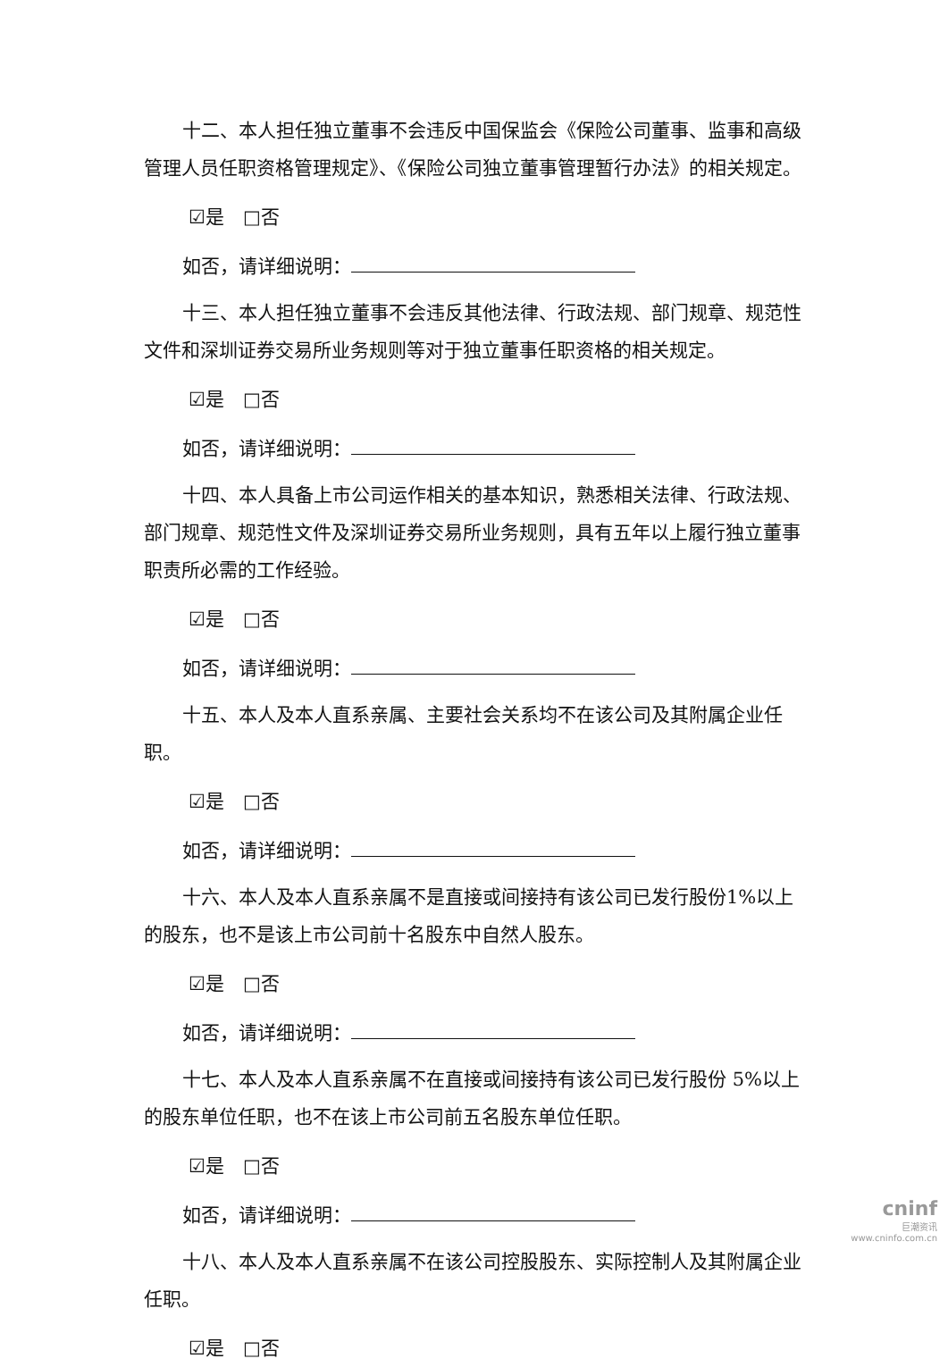十二、本人担任独立董事不会违反中国保监会《保险公司董事、监事和高级管理人员任职资格管理规定》、《保险公司独立董事管理暂行办法》的相关规定。
☑是　□否
如否，请详细说明：
十三、本人担任独立董事不会违反其他法律、行政法规、部门规章、规范性文件和深圳证券交易所业务规则等对于独立董事任职资格的相关规定。
☑是　□否
如否，请详细说明：
十四、本人具备上市公司运作相关的基本知识，熟悉相关法律、行政法规、部门规章、规范性文件及深圳证券交易所业务规则，具有五年以上履行独立董事职责所必需的工作经验。
☑是　□否
如否，请详细说明：
十五、本人及本人直系亲属、主要社会关系均不在该公司及其附属企业任职。
☑是　□否
如否，请详细说明：
十六、本人及本人直系亲属不是直接或间接持有该公司已发行股份1%以上的股东，也不是该上市公司前十名股东中自然人股东。
☑是　□否
如否，请详细说明：
十七、本人及本人直系亲属不在直接或间接持有该公司已发行股份 5%以上的股东单位任职，也不在该上市公司前五名股东单位任职。
☑是　□否
如否，请详细说明：
十八、本人及本人直系亲属不在该公司控股股东、实际控制人及其附属企业任职。
☑是　□否
cninf
巨潮资讯
www.cninfo.com.cn